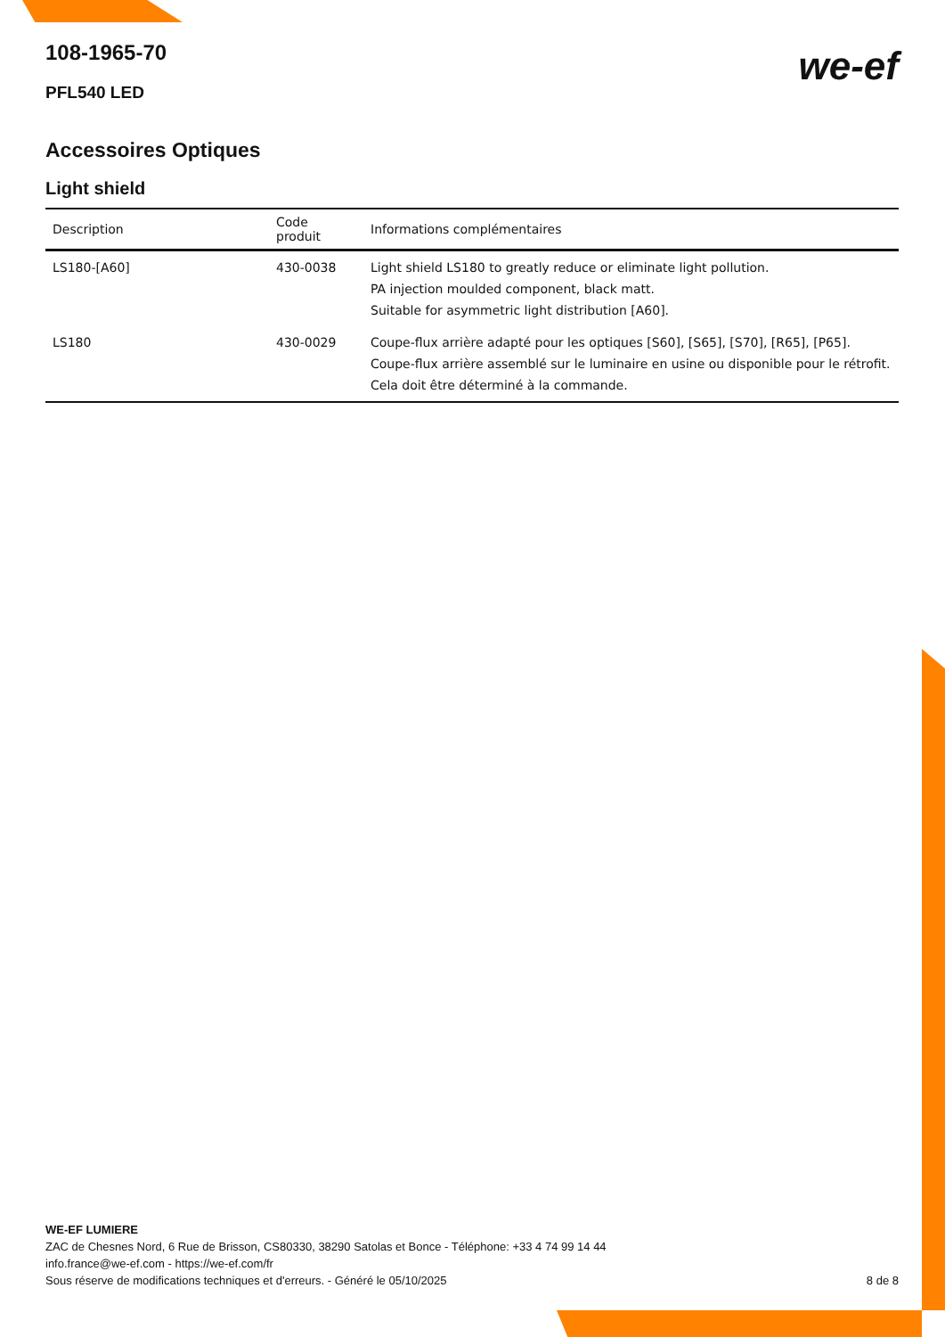we-ef
108-1965-70
PFL540 LED
Accessoires Optiques
Light shield
| Description | Code produit | Informations complémentaires |
| --- | --- | --- |
| LS180-[A60] | 430-0038 | Light shield LS180 to greatly reduce or eliminate light pollution. PA injection moulded component, black matt. Suitable for asymmetric light distribution [A60]. |
| LS180 | 430-0029 | Coupe-flux arrière adapté pour les optiques [S60], [S65], [S70], [R65], [P65]. Coupe-flux arrière assemblé sur le luminaire en usine ou disponible pour le rétrofit. Cela doit être déterminé à la commande. |
WE-EF LUMIERE
ZAC de Chesnes Nord, 6 Rue de Brisson, CS80330, 38290 Satolas et Bonce - Téléphone: +33 4 74 99 14 44
info.france@we-ef.com - https://we-ef.com/fr
Sous réserve de modifications techniques et d'erreurs. - Généré le 05/10/2025 8 de 8